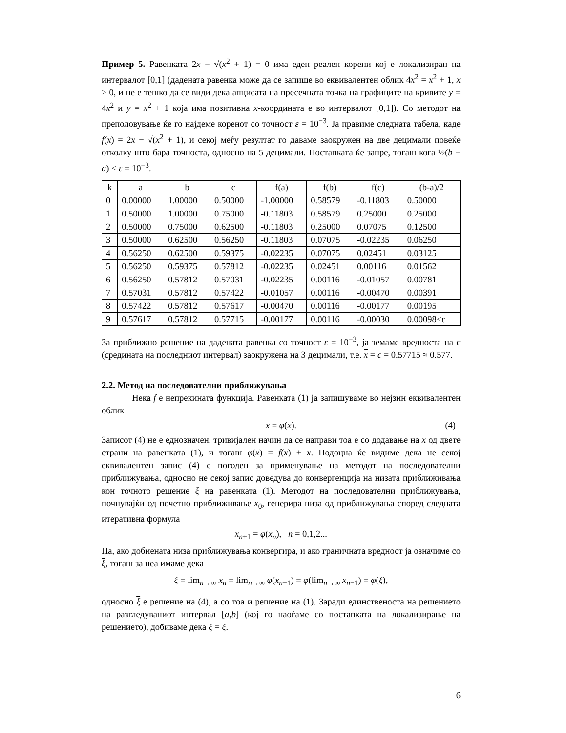Пример 5. Равенката 2x − √(x<sup>2</sup> + 1) = 0 има еден реален корени кој е локализиран на интервалот [0,1] (дадената равенка може да се запише во еквивалентен облик 4x<sup>2</sup> = x<sup>2</sup> + 1, x ≥ 0, и не е тешко да се види дека апцисата на пресечната точка на графиците на кривите y = 4x<sup>2</sup> и y = x<sup>2</sup> + 1 која има позитивна x-координата е во интервалот [0,1]). Со методот на преполовување ќе го најдеме коренот со точност ε = 10<sup>−3</sup>. Ја правиме следната табела, каде f(x) = 2x − √(x<sup>2</sup> + 1), и секој меѓу резултат го даваме заокружен на две децимали повеќе отколку што бара точноста, односно на 5 децимали. Постапката ќе запре, тогаш кога ½(b − a) < ε = 10<sup>−3</sup>.
| k | a | b | c | f(a) | f(b) | f(c) | (b-a)/2 |
| 0 | 0.00000 | 1.00000 | 0.50000 | -1.00000 | 0.58579 | -0.11803 | 0.50000 |
| 1 | 0.50000 | 1.00000 | 0.75000 | -0.11803 | 0.58579 | 0.25000 | 0.25000 |
| 2 | 0.50000 | 0.75000 | 0.62500 | -0.11803 | 0.25000 | 0.07075 | 0.12500 |
| 3 | 0.50000 | 0.62500 | 0.56250 | -0.11803 | 0.07075 | -0.02235 | 0.06250 |
| 4 | 0.56250 | 0.62500 | 0.59375 | -0.02235 | 0.07075 | 0.02451 | 0.03125 |
| 5 | 0.56250 | 0.59375 | 0.57812 | -0.02235 | 0.02451 | 0.00116 | 0.01562 |
| 6 | 0.56250 | 0.57812 | 0.57031 | -0.02235 | 0.00116 | -0.01057 | 0.00781 |
| 7 | 0.57031 | 0.57812 | 0.57422 | -0.01057 | 0.00116 | -0.00470 | 0.00391 |
| 8 | 0.57422 | 0.57812 | 0.57617 | -0.00470 | 0.00116 | -0.00177 | 0.00195 |
| 9 | 0.57617 | 0.57812 | 0.57715 | -0.00177 | 0.00116 | -0.00030 | 0.00098<ε |
За приближно решение на дадената равенка со точност ε = 10<sup>−3</sup>, ја земаме вредноста на c (средината на последниот интервал) заокружена на 3 децимали, т.е. x = c = 0.57715 ≈ 0.577.
2.2. Метод на последователни приближувања
Нека f е непрекината функција. Равенката (1) ја запишуваме во нејзин еквивалентен облик
x = φ(x). (4)
Записот (4) не е еднозначен, тривијален начин да се направи тоа е со додавање на x од двете страни на равенката (1), и тогаш φ(x) = f(x) + x. Подоцна ќе видиме дека не секој еквивалентен запис (4) е погоден за применување на методот на последователни приближувања, односно не секој запис доведува до конвергенција на низата приближивања кон точното решение ξ на равенката (1). Методот на последователни приближувања, почнувајќи од почетно приближивање x<sub>0</sub>, генерира низа од приближувања според следната итеративна формула
x<sub>n+1</sub> = φ(x<sub>n</sub>), n = 0,1,2...
Па, ако добиената низа приближувања конвергира, и ако граничната вредност ја означиме со ξ, тогаш за неа имаме дека
ξ = lim<sub>n→∞</sub> x<sub>n</sub> = lim<sub>n→∞</sub> φ(x<sub>n−1</sub>) = φ(lim<sub>n→∞</sub> x<sub>n−1</sub>) = φ(ξ),
односно ξ е решение на (4), а со тоа и решение на (1). Заради единственоста на решението на разгледуваниот интервал [a,b] (кој го наоѓаме со постапката на локализирање на решението), добиваме дека ξ = ξ.
6